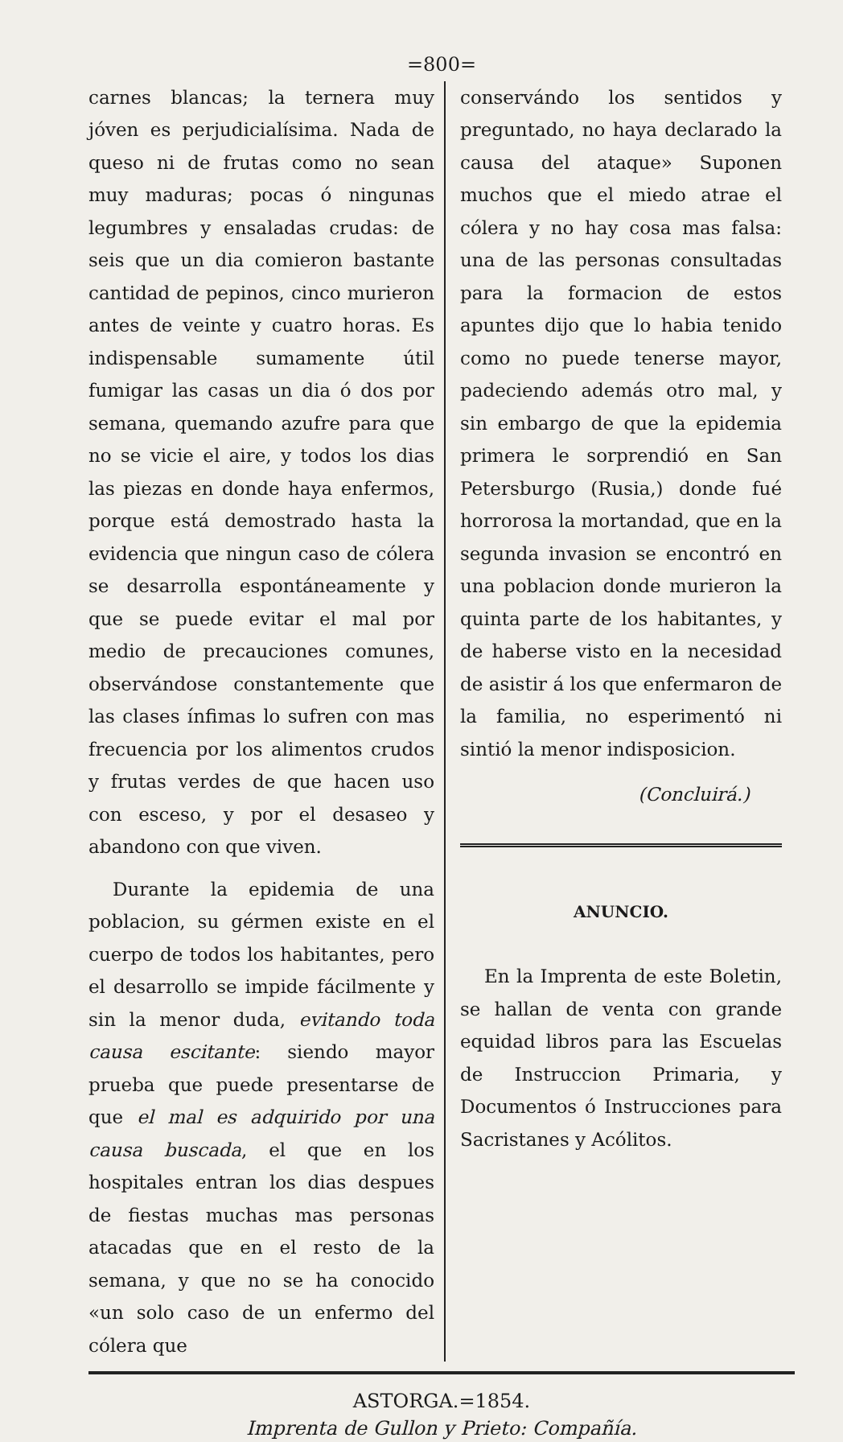=800=
carnes blancas; la ternera muy jóven es perjudicialísima. Nada de queso ni de frutas como no sean muy maduras; pocas ó ningunas legumbres y ensaladas crudas: de seis que un dia comieron bastante cantidad de pepinos, cinco murieron antes de veinte y cuatro horas. Es indispensable sumamente útil fumigar las casas un dia ó dos por semana, quemando azufre para que no se vicie el aire, y todos los dias las piezas en donde haya enfermos, porque está demostrado hasta la evidencia que ningun caso de cólera se desarrolla espontáneamente y que se puede evitar el mal por medio de precauciones comunes, observándose constantemente que las clases ínfimas lo sufren con mas frecuencia por los alimentos crudos y frutas verdes de que hacen uso con esceso, y por el desaseo y abandono con que viven.
Durante la epidemia de una poblacion, su gérmen existe en el cuerpo de todos los habitantes, pero el desarrollo se impide fácilmente y sin la menor duda, evitando toda causa escitante: siendo mayor prueba que puede presentarse de que el mal es adquirido por una causa buscada, el que en los hospitales entran los dias despues de fiestas muchas mas personas atacadas que en el resto de la semana, y que no se ha conocido «un solo caso de un enfermo del cólera que
conservándo los sentidos y preguntado, no haya declarado la causa del ataque» Suponen muchos que el miedo atrae el cólera y no hay cosa mas falsa: una de las personas consultadas para la formacion de estos apuntes dijo que lo habia tenido como no puede tenerse mayor, padeciendo además otro mal, y sin embargo de que la epidemia primera le sorprendió en San Petersburgo (Rusia,) donde fué horrorosa la mortandad, que en la segunda invasion se encontró en una poblacion donde murieron la quinta parte de los habitantes, y de haberse visto en la necesidad de asistir á los que enfermaron de la familia, no esperimentó ni sintió la menor indisposicion.
(Concluirá.)
ANUNCIO.
En la Imprenta de este Boletin, se hallan de venta con grande equidad libros para las Escuelas de Instruccion Primaria, y Documentos ó Instrucciones para Sacristanes y Acólitos.
ASTORGA.=1854.
Imprenta de Gullon y Prieto: Compañía.